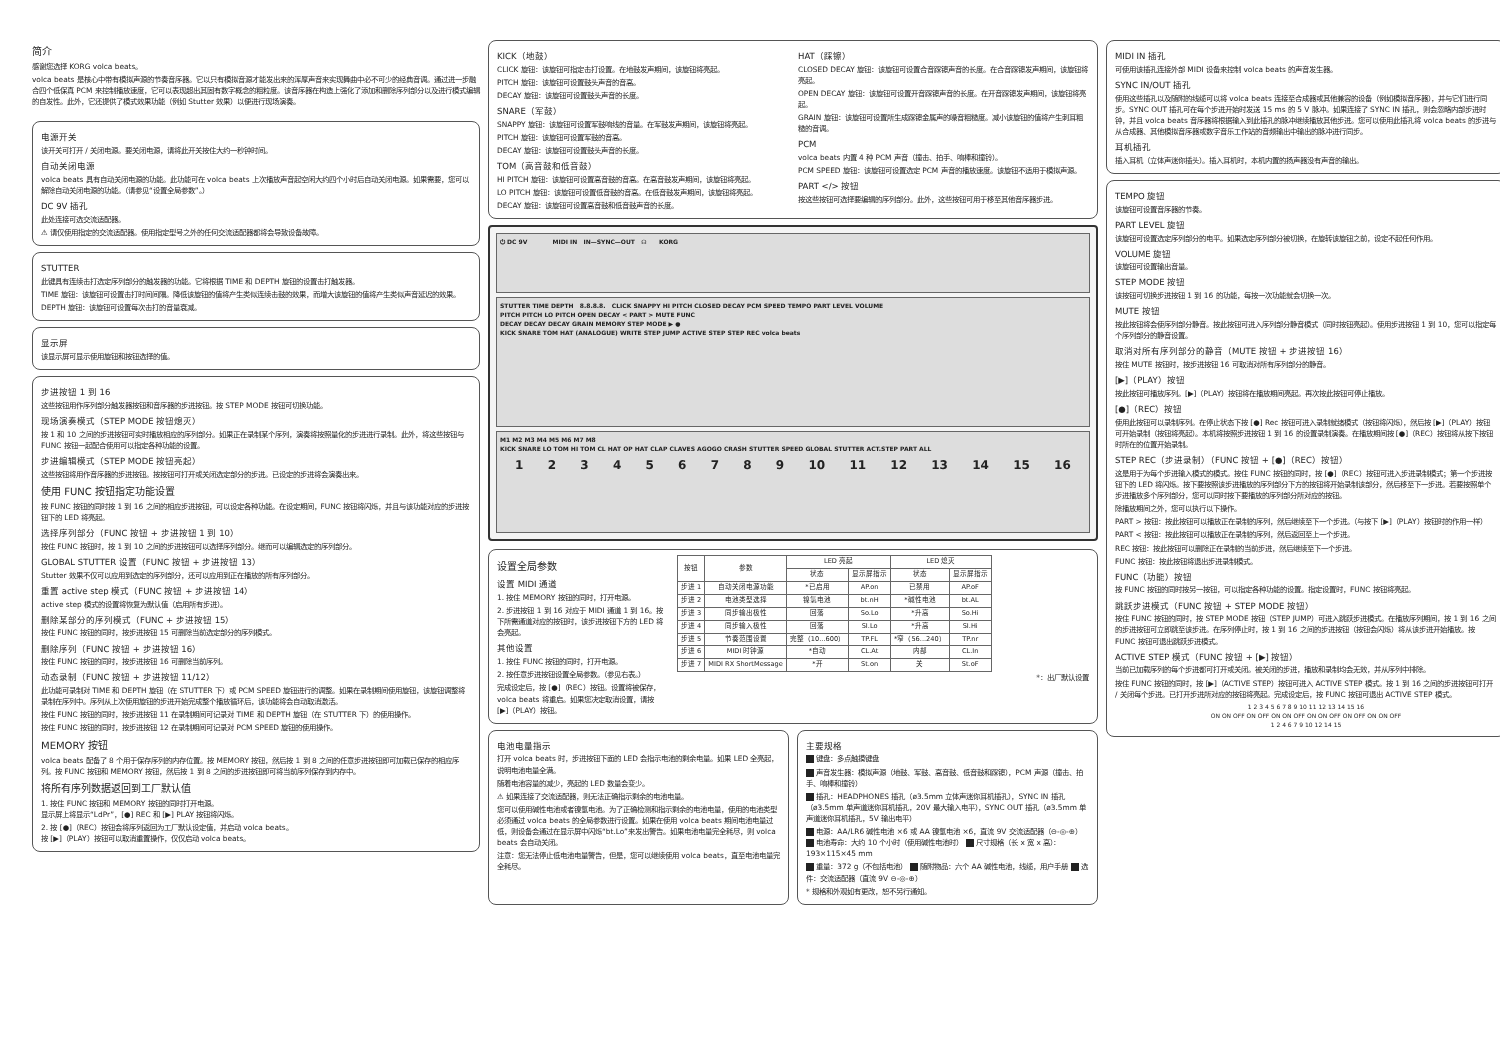简介
感谢您选择 KORG volca beats。
volca beats 是核心中带有模拟声源的节奏音序器。它以只有模拟音源才能发出来的浑厚声音来实现舞曲中必不可少的经典音调。通过进一步融合四个低保真 PCM 来控制播放速度，它可以表现超出其固有数字概念的粗粒度。该音序器在构造上强化了添加和删除序列部分以及进行模式编辑的自发性。此外，它还提供了模式效果功能（例如 Stutter 效果）以便进行现场演奏。
电源开关
该开关可打开 / 关闭电源。要关闭电源，请将此开关按住大约一秒钟时间。
自动关闭电源
volca beats 具有自动关闭电源的功能。此功能可在 volca beats 上次播放声音起空闲大约四个小时后自动关闭电源。如果需要，您可以解除自动关闭电源的功能。（请参见“设置全局参数”。）
DC 9V 插孔
此处连接可选交流适配器。
⚠ 请仅使用指定的交流适配器。使用指定型号之外的任何交流适配器都将会导致设备故障。
STUTTER
此键具有连续击打选定序列部分的触发器的功能。它将根据 TIME 和 DEPTH 旋钮的设置击打触发器。
TIME 旋钮：该旋钮可设置击打时间间隔。降低该旋钮的值将产生类似连续击鼓的效果，而增大该旋钮的值将产生类似声音延迟的效果。
DEPTH 旋钮：该旋钮可设置每次击打的音量衰减。
显示屏
该显示屏可显示使用旋钮和按钮选择的值。
步进按钮 1 到 16
这些按钮用作序列部分触发器按钮和音序器的步进按钮。按 STEP MODE 按钮可切换功能。
现场演奏模式（STEP MODE 按钮熄灭）
按 1 和 10 之间的步进按钮可实时播放相应的序列部分。如果正在录制某个序列，演奏将按照量化的步进进行录制。此外，将这些按钮与 FUNC 按钮一起配合使用可以指定各种功能的设置。
步进编辑模式（STEP MODE 按钮亮起）
这些按钮将用作音序器的步进按钮。按按钮可打开或关闭选定部分的步进。已设定的步进将会演奏出来。
使用 FUNC 按钮指定功能设置
按 FUNC 按钮的同时按 1 到 16 之间的相应步进按钮，可以设定各种功能。在设定期间，FUNC 按钮将闪烁，并且与该功能对应的步进按钮下的 LED 将亮起。
选择序列部分（FUNC 按钮 + 步进按钮 1 到 10）
按住 FUNC 按钮时，按 1 到 10 之间的步进按钮可以选择序列部分。继而可以编辑选定的序列部分。
GLOBAL STUTTER 设置（FUNC 按钮 + 步进按钮 13）
Stutter 效果不仅可以应用到选定的序列部分，还可以应用到正在播放的所有序列部分。
重置 active step 模式（FUNC 按钮 + 步进按钮 14）
active step 模式的设置将恢复为默认值（启用所有步进）。
删除某部分的序列模式（FUNC + 步进按钮 15）
按住 FUNC 按钮的同时，按步进按钮 15 可删除当前选定部分的序列模式。
删除序列（FUNC 按钮 + 步进按钮 16）
按住 FUNC 按钮的同时，按步进按钮 16 可删除当前序列。
动态录制（FUNC 按钮 + 步进按钮 11/12）
此功能可录制对 TIME 和 DEPTH 旋钮（在 STUTTER 下）或 PCM SPEED 旋钮进行的调整。如果在录制期间使用旋钮，该旋钮调整将录制在序列中。序列从上次使用旋钮的步进开始完成整个播放循环后，该功能将会自动取消激活。
按住 FUNC 按钮的同时，按步进按钮 11 在录制期间可记录对 TIME 和 DEPTH 旋钮（在 STUTTER 下）的使用操作。
按住 FUNC 按钮的同时，按步进按钮 12 在录制期间可记录对 PCM SPEED 旋钮的使用操作。
MEMORY 按钮
volca beats 配备了 8 个用于保存序列的内存位置。按 MEMORY 按钮，然后按 1 到 8 之间的任意步进按钮即可加载已保存的相应序列。按 FUNC 按钮和 MEMORY 按钮，然后按 1 到 8 之间的步进按钮即可将当前序列保存到内存中。
将所有序列数据返回到工厂默认值
1. 按住 FUNC 按钮和 MEMORY 按钮的同时打开电源。
显示屏上将显示“LdPr”，[●] REC 和 [▶] PLAY 按钮将闪烁。
2. 按 [●]（REC）按钮会将序列返回为工厂默认设定值，并启动 volca beats。
按 [▶]（PLAY）按钮可以取消重置操作，仅仅启动 volca beats。
KICK（地鼓）
CLICK 旋钮：该旋钮可指定击打设置。在地鼓发声期间，该旋钮将亮起。
PITCH 旋钮：该旋钮可设置鼓头声音的音高。
DECAY 旋钮：该旋钮可设置鼓头声音的长度。
SNARE（军鼓）
SNAPPY 旋钮：该旋钮可设置军鼓响线的音量。在军鼓发声期间，该旋钮将亮起。
PITCH 旋钮：该旋钮可设置军鼓的音高。
DECAY 旋钮：该旋钮可设置鼓头声音的长度。
TOM（高音鼓和低音鼓）
HI PITCH 旋钮：该旋钮可设置高音鼓的音高。在高音鼓发声期间，该旋钮将亮起。
LO PITCH 旋钮：该旋钮可设置低音鼓的音高。在低音鼓发声期间，该旋钮将亮起。
DECAY 旋钮：该旋钮可设置高音鼓和低音鼓声音的长度。
HAT（踩镲）
CLOSED DECAY 旋钮：该旋钮可设置合音踩镲声音的长度。在合音踩镲发声期间，该旋钮将亮起。
OPEN DECAY 旋钮：该旋钮可设置开音踩镲声音的长度。在开音踩镲发声期间，该旋钮将亮起。
GRAIN 旋钮：该旋钮可设置所生成踩镲金属声的噪音粗糙度。减小该旋钮的值将产生刺耳粗糙的音调。
PCM
volca beats 内置 4 种 PCM 声音（撞击、拍手、响棒和撞铃）。
PCM SPEED 旋钮：该旋钮可设置选定 PCM 声音的播放速度。该旋钮不适用于模拟声源。
PART </> 按钮
按这些按钮可选择要编辑的序列部分。此外，这些按钮可用于移至其他音序器步进。
⏻ DC 9V MIDI IN IN—SYNC—OUT ☊ KORG
STUTTER TIME DEPTH 8.8.8.8. CLICK SNAPPY HI PITCH CLOSED DECAY PCM SPEED TEMPO PART LEVEL VOLUME
PITCH PITCH LO PITCH OPEN DECAY < PART > MUTE FUNC
DECAY DECAY DECAY GRAIN MEMORY STEP MODE ▶ ●
KICK SNARE TOM HAT (ANALOGUE) WRITE STEP JUMP ACTIVE STEP STEP REC volca beats
M1 M2 M3 M4 M5 M6 M7 M8
KICK SNARE LO TOM HI TOM CL HAT OP HAT CLAP CLAVES AGOGO CRASH STUTTER SPEED GLOBAL STUTTER ACT.STEP PART ALL
1 2 3 4 5 6 7 8 9 10 11 12 13 14 15 16
设置全局参数
设置 MIDI 通道
1. 按住 MEMORY 按钮的同时，打开电源。
2. 步进按钮 1 到 16 对应于 MIDI 通道 1 到 16。按下所需通道对应的按钮时，该步进按钮下方的 LED 将会亮起。
其他设置
1. 按住 FUNC 按钮的同时，打开电源。
2. 按任意步进按钮设置全局参数。（参见右表。）
完成设定后，按 [●]（REC）按钮。设置将被保存，volca beats 将重启。如果您决定取消设置，请按 [▶]（PLAY）按钮。
| 按钮 | 参数 | LED 亮起 | | LED 熄灭 | |
| --- | --- | --- | --- | --- | --- |
| | | 状态 | 显示屏指示 | 状态 | 显示屏指示 |
| 步进 1 | 自动关闭电源功能 | *已启用 | AP.on | 已禁用 | AP.oF |
| 步进 2 | 电池类型选择 | 镍氢电池 | bt.nH | *碱性电池 | bt.AL |
| 步进 3 | 同步输出极性 | 回落 | So.Lo | *升高 | So.Hi |
| 步进 4 | 同步输入极性 | 回落 | SI.Lo | *升高 | SI.Hi |
| 步进 5 | 节奏范围设置 | 完整（10...600） | TP.FL | *窄（56...240） | TP.nr |
| 步进 6 | MIDI 时钟源 | *自动 | CL.At | 内部 | CL.In |
| 步进 7 | MIDI RX ShortMessage | *开 | St.on | 关 | St.oF |
*：出厂默认设置
电池电量指示
打开 volca beats 时，步进按钮下面的 LED 会指示电池的剩余电量。如果 LED 全亮起，说明电池电量全满。
随着电池容量的减少，亮起的 LED 数量会变少。
⚠ 如果连接了交流适配器，则无法正确指示剩余的电池电量。
您可以使用碱性电池或者镍氢电池。为了正确检测和指示剩余的电池电量，使用的电池类型必须通过 volca beats 的全局参数进行设置。如果在使用 volca beats 期间电池电量过低，则设备会通过在显示屏中闪烁“bt.Lo”来发出警告。如果电池电量完全耗尽，则 volca beats 会自动关闭。
注意：您无法停止低电池电量警告，但是，您可以继续使用 volca beats，直至电池电量完全耗尽。
主要规格
键盘：多点触摸键盘
声音发生器：模拟声源（地鼓、军鼓、高音鼓、低音鼓和踩镲），PCM 声源（撞击、拍手、响棒和撞铃）
插孔：HEADPHONES 插孔（ø3.5mm 立体声迷你耳机插孔），SYNC IN 插孔（ø3.5mm 单声道迷你耳机插孔，20V 最大输入电平），SYNC OUT 插孔（ø3.5mm 单声道迷你耳机插孔，5V 输出电平）
电源：AA/LR6 碱性电池 ×6 或 AA 镍氢电池 ×6，直流 9V 交流适配器（⊖-◎-⊕） 电池寿命：大约 10 个小时（使用碱性电池时） 尺寸规格（长 x 宽 x 高）：193×115×45 mm
重量：372 g（不包括电池） 随附物品：六个 AA 碱性电池，线缆，用户手册 选件：交流适配器（直流 9V ⊖-◎-⊕）
* 规格和外观如有更改，恕不另行通知。
MIDI IN 插孔
可使用该插孔连接外部 MIDI 设备来控制 volca beats 的声音发生器。
SYNC IN/OUT 插孔
使用这些插孔以及随附的线缆可以将 volca beats 连接至合成器或其他兼容的设备（例如模拟音序器），并与它们进行同步。SYNC OUT 插孔可在每个步进开始时发送 15 ms 的 5 V 脉冲。如果连接了 SYNC IN 插孔，则会忽略内部步进时钟，并且 volca beats 音序器将根据输入到此插孔的脉冲继续播放其他步进。您可以使用此插孔将 volca beats 的步进与从合成器、其他模拟音序器或数字音乐工作站的音频输出中输出的脉冲进行同步。
耳机插孔
插入耳机（立体声迷你插头）。插入耳机时，本机内置的扬声器没有声音的输出。
TEMPO 旋钮
该旋钮可设置音序器的节奏。
PART LEVEL 旋钮
该旋钮可设置选定序列部分的电平。如果选定序列部分被切换，在旋转该旋钮之前，设定不起任何作用。
VOLUME 旋钮
该旋钮可设置输出音量。
STEP MODE 按钮
该按钮可切换步进按钮 1 到 16 的功能，每按一次功能就会切换一次。
MUTE 按钮
按此按钮将会使序列部分静音。按此按钮可进入序列部分静音模式（同时按钮亮起）。使用步进按钮 1 到 10，您可以指定每个序列部分的静音设置。
取消对所有序列部分的静音（MUTE 按钮 + 步进按钮 16）
按住 MUTE 按钮时，按步进按钮 16 可取消对所有序列部分的静音。
[▶]（PLAY）按钮
按此按钮可播放序列。[▶]（PLAY）按钮将在播放期间亮起。再次按此按钮可停止播放。
[●]（REC）按钮
使用此按钮可以录制序列。在停止状态下按 [●] Rec 按钮可进入录制就绪模式（按钮将闪烁），然后按 [▶]（PLAY）按钮可开始录制（按钮将亮起）。本机将按照步进按钮 1 到 16 的设置录制演奏。在播放期间按 [●]（REC）按钮将从按下按钮时所在的位置开始录制。
STEP REC（步进录制）（FUNC 按钮 + [●]（REC）按钮）
这是用于为每个步进输入模式的模式。按住 FUNC 按钮的同时，按 [●]（REC）按钮可进入步进录制模式；第一个步进按钮下的 LED 将闪烁。按下要按照该步进播放的序列部分下方的按钮将开始录制该部分，然后移至下一步进。若要按照单个步进播放多个序列部分，您可以同时按下要播放的序列部分所对应的按钮。
除播放期间之外，您可以执行以下操作。
PART > 按钮：按此按钮可以播放正在录制的序列，然后继续至下一个步进。（与按下 [▶]（PLAY）按钮时的作用一样）
PART < 按钮：按此按钮可以播放正在录制的序列，然后返回至上一个步进。
REC 按钮：按此按钮可以删除正在录制的当前步进，然后继续至下一个步进。
FUNC 按钮：按此按钮将退出步进录制模式。
FUNC（功能）按钮
按 FUNC 按钮的同时按另一按钮，可以指定各种功能的设置。指定设置时，FUNC 按钮将亮起。
跳跃步进模式（FUNC 按钮 + STEP MODE 按钮）
按住 FUNC 按钮的同时，按 STEP MODE 按钮（STEP JUMP）可进入跳跃步进模式。在播放序列期间，按 1 到 16 之间的步进按钮可立即跳至该步进。在序列停止时，按 1 到 16 之间的步进按钮（按钮会闪烁）将从该步进开始播放。按 FUNC 按钮可退出跳跃步进模式。
ACTIVE STEP 模式（FUNC 按钮 + [▶] 按钮）
当前已加载序列的每个步进都可打开或关闭。被关闭的步进，播放和录制均会无效，并从序列中排除。
按住 FUNC 按钮的同时，按 [▶]（ACTIVE STEP）按钮可进入 ACTIVE STEP 模式。按 1 到 16 之间的步进按钮可打开 / 关闭每个步进。已打开步进所对应的按钮将亮起。完成设定后，按 FUNC 按钮可退出 ACTIVE STEP 模式。
1 2 3 4 5 6 7 8 9 10 11 12 13 14 15 16
ON ON OFF ON OFF ON ON OFF ON ON OFF ON OFF ON ON OFF
1 2 4 6 7 9 10 12 14 15